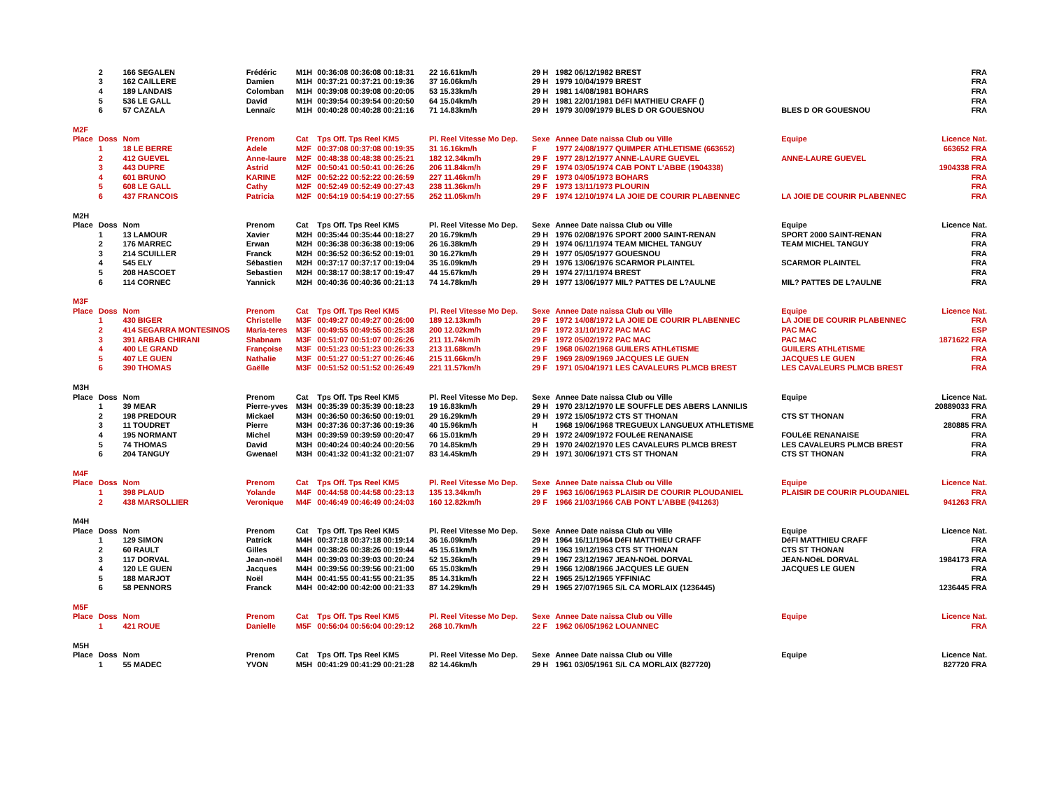| | 2 | 166 SEGALEN | Frédéric | M1H | 00:36:08 00:36:08 00:18:31 | 22 16.61km/h | 29 H | 1982 06/12/1982 BREST | | FRA |
| | 3 | 162 CAILLERE | Damien | M1H | 00:37:21 00:37:21 00:19:36 | 37 16.06km/h | 29 H | 1979 10/04/1979 BREST | | FRA |
| | 4 | 189 LANDAIS | Colomban | M1H | 00:39:08 00:39:08 00:20:05 | 53 15.33km/h | 29 H | 1981 14/08/1981 BOHARS | | FRA |
| | 5 | 536 LE GALL | David | M1H | 00:39:54 00:39:54 00:20:50 | 64 15.04km/h | 29 H | 1981 22/01/1981 DéFI MATHIEU CRAFF () | | FRA |
| | 6 | 57 CAZALA | Lennaïc | M1H | 00:40:28 00:40:28 00:21:16 | 71 14.83km/h | 29 H | 1979 30/09/1979 BLES D OR GOUESNOU | BLES D OR GOUESNOU | FRA |
| M2F | | | | | | | | | | |
| Place | Doss | Nom | Prenom | Cat | Tps Off. Tps Reel KM5 | Pl. Reel Vitesse Mo Dep. | Sexe | Annee Date naissa Club ou Ville | Equipe | Licence Nat. |
| | 1 | 18 LE BERRE | Adele | M2F | 00:37:08 00:37:08 00:19:35 | 31 16.16km/h | F | 1977 24/08/1977 QUIMPER ATHLETISME (663652) | | 663652 FRA |
| | 2 | 412 GUEVEL | Anne-laure | M2F | 00:48:38 00:48:38 00:25:21 | 182 12.34km/h | 29 F | 1977 28/12/1977 ANNE-LAURE GUEVEL | ANNE-LAURE GUEVEL | FRA |
| | 3 | 443 DUPRE | Astrid | M2F | 00:50:41 00:50:41 00:26:26 | 206 11.84km/h | 29 F | 1974 03/05/1974 CAB PONT L'ABBE (1904338) | | 1904338 FRA |
| | 4 | 601 BRUNO | KARINE | M2F | 00:52:22 00:52:22 00:26:59 | 227 11.46km/h | 29 F | 1973 04/05/1973 BOHARS | | FRA |
| | 5 | 608 LE GALL | Cathy | M2F | 00:52:49 00:52:49 00:27:43 | 238 11.36km/h | 29 F | 1973 13/11/1973 PLOURIN | | FRA |
| | 6 | 437 FRANCOIS | Patricia | M2F | 00:54:19 00:54:19 00:27:55 | 252 11.05km/h | 29 F | 1974 12/10/1974 LA JOIE DE COURIR PLABENNEC | LA JOIE DE COURIR PLABENNEC | FRA |
| M2H | | | | | | | | | | |
| Place | Doss | Nom | Prenom | Cat | Tps Off. Tps Reel KM5 | Pl. Reel Vitesse Mo Dep. | Sexe | Annee Date naissa Club ou Ville | Equipe | Licence Nat. |
| | 1 | 13 LAMOUR | Xavier | M2H | 00:35:44 00:35:44 00:18:27 | 20 16.79km/h | 29 H | 1976 02/08/1976 SPORT 2000 SAINT-RENAN | SPORT 2000 SAINT-RENAN | FRA |
| | 2 | 176 MARREC | Erwan | M2H | 00:36:38 00:36:38 00:19:06 | 26 16.38km/h | 29 H | 1974 06/11/1974 TEAM MICHEL TANGUY | TEAM MICHEL TANGUY | FRA |
| | 3 | 214 SCUILLER | Franck | M2H | 00:36:52 00:36:52 00:19:01 | 30 16.27km/h | 29 H | 1977 05/05/1977 GOUESNOU | | FRA |
| | 4 | 545 ELY | Sébastien | M2H | 00:37:17 00:37:17 00:19:04 | 35 16.09km/h | 29 H | 1976 13/06/1976 SCARMOR PLAINTEL | SCARMOR PLAINTEL | FRA |
| | 5 | 208 HASCOET | Sebastien | M2H | 00:38:17 00:38:17 00:19:47 | 44 15.67km/h | 29 H | 1974 27/11/1974 BREST | | FRA |
| | 6 | 114 CORNEC | Yannick | M2H | 00:40:36 00:40:36 00:21:13 | 74 14.78km/h | 29 H | 1977 13/06/1977 MIL? PATTES DE L?AULNE | MIL? PATTES DE L?AULNE | FRA |
| M3F | | | | | | | | | | |
| Place | Doss | Nom | Prenom | Cat | Tps Off. Tps Reel KM5 | Pl. Reel Vitesse Mo Dep. | Sexe | Annee Date naissa Club ou Ville | Equipe | Licence Nat. |
| | 1 | 430 BIGER | Christelle | M3F | 00:49:27 00:49:27 00:26:00 | 189 12.13km/h | 29 F | 1972 14/08/1972 LA JOIE DE COURIR PLABENNEC | LA JOIE DE COURIR PLABENNEC | FRA |
| | 2 | 414 SEGARRA MONTESINOS | Maria-teres | M3F | 00:49:55 00:49:55 00:25:38 | 200 12.02km/h | 29 F | 1972 31/10/1972 PAC MAC | PAC MAC | ESP |
| | 3 | 391 ARBAB CHIRANI | Shabnam | M3F | 00:51:07 00:51:07 00:26:26 | 211 11.74km/h | 29 F | 1972 05/02/1972 PAC MAC | PAC MAC | 1871622 FRA |
| | 4 | 400 LE GRAND | Françoise | M3F | 00:51:23 00:51:23 00:26:33 | 213 11.68km/h | 29 F | 1968 06/02/1968 GUILERS ATHLéTISME | GUILERS ATHLéTISME | FRA |
| | 5 | 407 LE GUEN | Nathalie | M3F | 00:51:27 00:51:27 00:26:46 | 215 11.66km/h | 29 F | 1969 28/09/1969 JACQUES LE GUEN | JACQUES LE GUEN | FRA |
| | 6 | 390 THOMAS | Gaëlle | M3F | 00:51:52 00:51:52 00:26:49 | 221 11.57km/h | 29 F | 1971 05/04/1971 LES CAVALEURS PLMCB BREST | LES CAVALEURS PLMCB BREST | FRA |
| M3H | | | | | | | | | | |
| Place | Doss | Nom | Prenom | Cat | Tps Off. Tps Reel KM5 | Pl. Reel Vitesse Mo Dep. | Sexe | Annee Date naissa Club ou Ville | Equipe | Licence Nat. |
| | 1 | 39 MEAR | Pierre-yves | M3H | 00:35:39 00:35:39 00:18:23 | 19 16.83km/h | 29 H | 1970 23/12/1970 LE SOUFFLE DES ABERS LANNILIS | | 20889033 FRA |
| | 2 | 198 PREDOUR | Mickael | M3H | 00:36:50 00:36:50 00:19:01 | 29 16.29km/h | 29 H | 1972 15/05/1972 CTS ST THONAN | CTS ST THONAN | FRA |
| | 3 | 11 TOUDRET | Pierre | M3H | 00:37:36 00:37:36 00:19:36 | 40 15.96km/h | H | 1968 19/06/1968 TREGUEUX LANGUEUX ATHLETISME | | 280885 FRA |
| | 4 | 195 NORMANT | Michel | M3H | 00:39:59 00:39:59 00:20:47 | 66 15.01km/h | 29 H | 1972 24/09/1972 FOULéE RENANAISE | FOULéE RENANAISE | FRA |
| | 5 | 74 THOMAS | David | M3H | 00:40:24 00:40:24 00:20:56 | 70 14.85km/h | 29 H | 1970 24/02/1970 LES CAVALEURS PLMCB BREST | LES CAVALEURS PLMCB BREST | FRA |
| | 6 | 204 TANGUY | Gwenael | M3H | 00:41:32 00:41:32 00:21:07 | 83 14.45km/h | 29 H | 1971 30/06/1971 CTS ST THONAN | CTS ST THONAN | FRA |
| M4F | | | | | | | | | | |
| Place | Doss | Nom | Prenom | Cat | Tps Off. Tps Reel KM5 | Pl. Reel Vitesse Mo Dep. | Sexe | Annee Date naissa Club ou Ville | Equipe | Licence Nat. |
| | 1 | 398 PLAUD | Yolande | M4F | 00:44:58 00:44:58 00:23:13 | 135 13.34km/h | 29 F | 1963 16/06/1963 PLAISIR DE COURIR PLOUDANIEL | PLAISIR DE COURIR PLOUDANIEL | FRA |
| | 2 | 438 MARSOLLIER | Veronique | M4F | 00:46:49 00:46:49 00:24:03 | 160 12.82km/h | 29 F | 1966 21/03/1966 CAB PONT L'ABBE (941263) | | 941263 FRA |
| M4H | | | | | | | | | | |
| Place | Doss | Nom | Prenom | Cat | Tps Off. Tps Reel KM5 | Pl. Reel Vitesse Mo Dep. | Sexe | Annee Date naissa Club ou Ville | Equipe | Licence Nat. |
| | 1 | 129 SIMON | Patrick | M4H | 00:37:18 00:37:18 00:19:14 | 36 16.09km/h | 29 H | 1964 16/11/1964 DéFI MATTHIEU CRAFF | DéFI MATTHIEU CRAFF | FRA |
| | 2 | 60 RAULT | Gilles | M4H | 00:38:26 00:38:26 00:19:44 | 45 15.61km/h | 29 H | 1963 19/12/1963 CTS ST THONAN | CTS ST THONAN | FRA |
| | 3 | 117 DORVAL | Jean-noël | M4H | 00:39:03 00:39:03 00:20:24 | 52 15.36km/h | 29 H | 1967 23/12/1967 JEAN-NOëL DORVAL | JEAN-NOëL DORVAL | 1984173 FRA |
| | 4 | 120 LE GUEN | Jacques | M4H | 00:39:56 00:39:56 00:21:00 | 65 15.03km/h | 29 H | 1966 12/08/1966 JACQUES LE GUEN | JACQUES LE GUEN | FRA |
| | 5 | 188 MARJOT | Noël | M4H | 00:41:55 00:41:55 00:21:35 | 85 14.31km/h | 22 H | 1965 25/12/1965 YFFINIAC | | FRA |
| | 6 | 58 PENNORS | Franck | M4H | 00:42:00 00:42:00 00:21:33 | 87 14.29km/h | 29 H | 1965 27/07/1965 S/L CA MORLAIX (1236445) | | 1236445 FRA |
| M5F | | | | | | | | | | |
| Place | Doss | Nom | Prenom | Cat | Tps Off. Tps Reel KM5 | Pl. Reel Vitesse Mo Dep. | Sexe | Annee Date naissa Club ou Ville | Equipe | Licence Nat. |
| | 1 | 421 ROUE | Danielle | M5F | 00:56:04 00:56:04 00:29:12 | 268 10.7km/h | 22 F | 1962 06/05/1962 LOUANNEC | | FRA |
| M5H | | | | | | | | | | |
| Place | Doss | Nom | Prenom | Cat | Tps Off. Tps Reel KM5 | Pl. Reel Vitesse Mo Dep. | Sexe | Annee Date naissa Club ou Ville | Equipe | Licence Nat. |
| | 1 | 55 MADEC | YVON | M5H | 00:41:29 00:41:29 00:21:28 | 82 14.46km/h | 29 H | 1961 03/05/1961 S/L CA MORLAIX (827720) | | 827720 FRA |